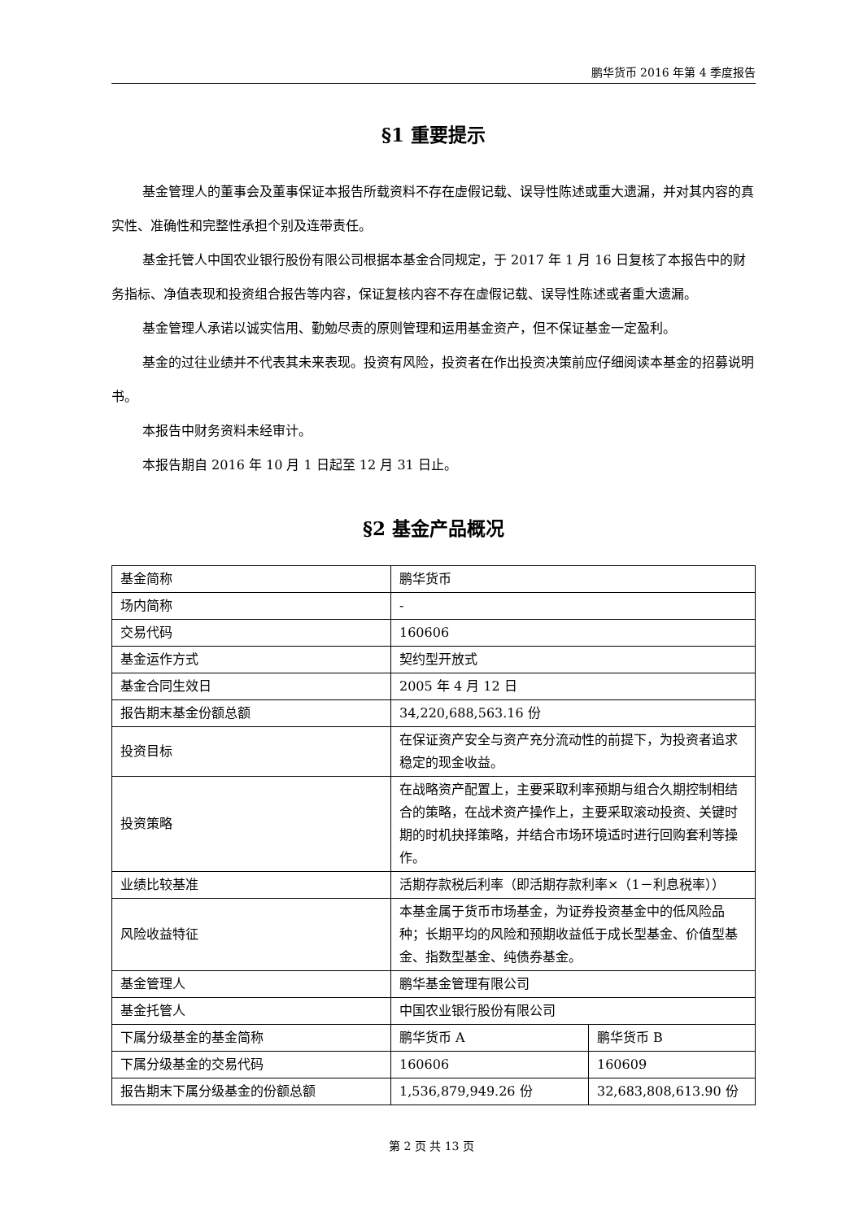鹏华货币 2016 年第 4 季度报告
§1 重要提示
基金管理人的董事会及董事保证本报告所载资料不存在虚假记载、误导性陈述或重大遗漏，并对其内容的真实性、准确性和完整性承担个别及连带责任。
基金托管人中国农业银行股份有限公司根据本基金合同规定，于 2017 年 1 月 16 日复核了本报告中的财务指标、净值表现和投资组合报告等内容，保证复核内容不存在虚假记载、误导性陈述或者重大遗漏。
基金管理人承诺以诚实信用、勤勉尽责的原则管理和运用基金资产，但不保证基金一定盈利。
基金的过往业绩并不代表其未来表现。投资有风险，投资者在作出投资决策前应仔细阅读本基金的招募说明书。
本报告中财务资料未经审计。
本报告期自 2016 年 10 月 1 日起至 12 月 31 日止。
§2 基金产品概况
| 基金简称 | 鹏华货币 | |
| 场内简称 | - | |
| 交易代码 | 160606 | |
| 基金运作方式 | 契约型开放式 | |
| 基金合同生效日 | 2005 年 4 月 12 日 | |
| 报告期末基金份额总额 | 34,220,688,563.16 份 | |
| 投资目标 | 在保证资产安全与资产充分流动性的前提下，为投资者追求稳定的现金收益。 | |
| 投资策略 | 在战略资产配置上，主要采取利率预期与组合久期控制相结合的策略，在战术资产操作上，主要采取滚动投资、关键时期的时机抉择策略，并结合市场环境适时进行回购套利等操作。 | |
| 业绩比较基准 | 活期存款税后利率（即活期存款利率×（1－利息税率）） | |
| 风险收益特征 | 本基金属于货币市场基金，为证券投资基金中的低风险品种；长期平均的风险和预期收益低于成长型基金、价值型基金、指数型基金、纯债券基金。 | |
| 基金管理人 | 鹏华基金管理有限公司 | |
| 基金托管人 | 中国农业银行股份有限公司 | |
| 下属分级基金的基金简称 | 鹏华货币 A | 鹏华货币 B |
| 下属分级基金的交易代码 | 160606 | 160609 |
| 报告期末下属分级基金的份额总额 | 1,536,879,949.26 份 | 32,683,808,613.90 份 |
第 2 页 共 13 页